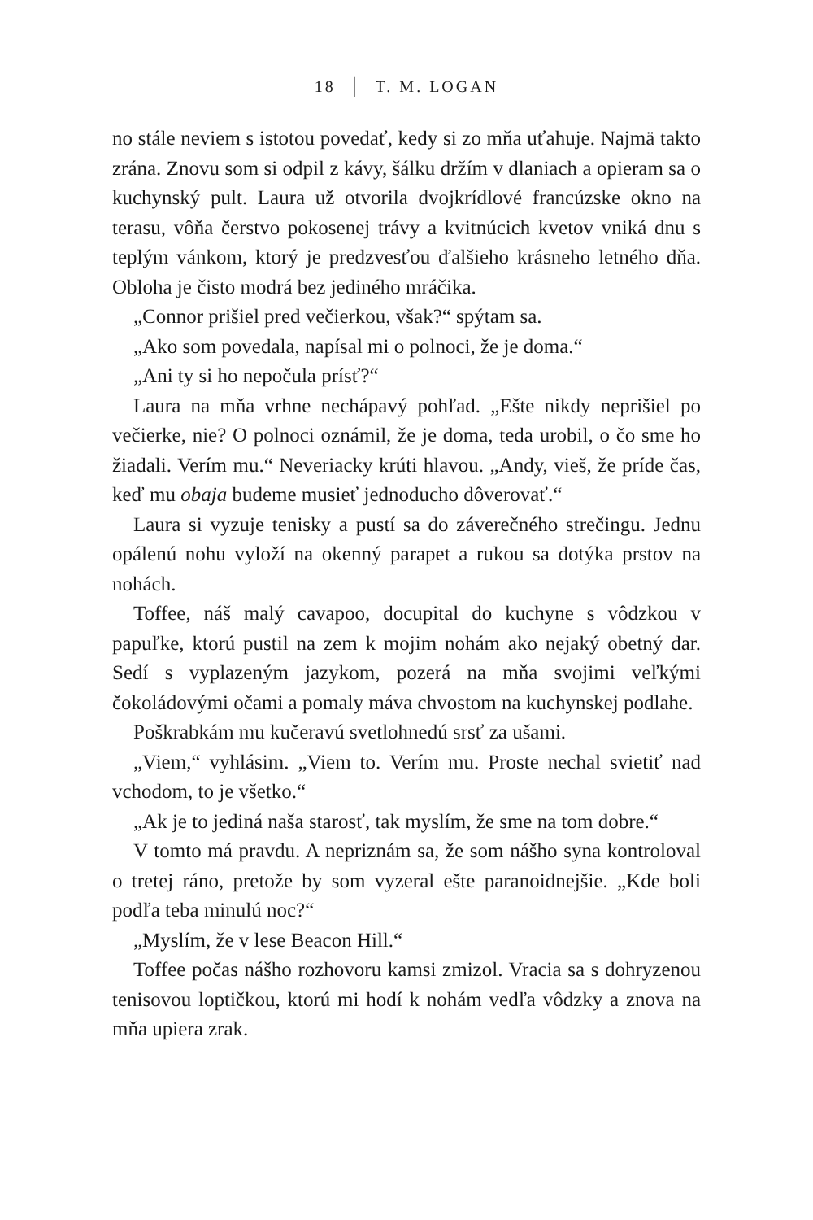18 │ T. M. LOGAN
no stále neviem s istotou povedať, kedy si zo mňa uťahuje. Najmä takto zrána. Znovu som si odpil z kávy, šálku držím v dlaniach a opieram sa o kuchynský pult. Laura už otvorila dvojkrídlové francúzske okno na terasu, vôňa čerstvo pokosenej trávy a kvitnúcich kvetov vniká dnu s teplým vánkom, ktorý je predzvesťou ďalšieho krásneho letného dňa. Obloha je čisto modrá bez jediného mráčika.
„Connor prišiel pred večierkou, však?“ spýtam sa.
„Ako som povedala, napísal mi o polnoci, že je doma.“
„Ani ty si ho nepočula prísť?“
Laura na mňa vrhne nechápavý pohľad. „Ešte nikdy neprišiel po večierke, nie? O polnoci oznámil, že je doma, teda urobil, o čo sme ho žiadali. Verím mu.“ Neveriacky krúti hlavou. „Andy, vieš, že príde čas, keď mu obaja budeme musieť jednoducho dôverovať.“
Laura si vyzuje tenisky a pustí sa do záverečného strečingu. Jednu opálenú nohu vyloží na okenný parapet a rukou sa dotýka prstov na nohách.
Toffee, náš malý cavapoo, docupital do kuchyne s vôdzkou v papuľke, ktorú pustil na zem k mojim nohám ako nejaký obetný dar. Sedí s vyplazeným jazykom, pozerá na mňa svojimi veľkými čokoládovými očami a pomaly máva chvostom na kuchynskej podlahe.
Poškrabkám mu kučeravú svetlohnedú srsť za ušami.
„Viem,“ vyhlásim. „Viem to. Verím mu. Proste nechal svietiť nad vchodom, to je všetko.“
„Ak je to jediná naša starosť, tak myslím, že sme na tom dobre.“
V tomto má pravdu. A nepriznám sa, že som nášho syna kontroloval o tretej ráno, pretože by som vyzeral ešte paranoidnejšie. „Kde boli podľa teba minulú noc?“
„Myslím, že v lese Beacon Hill.“
Toffee počas nášho rozhovoru kamsi zmizol. Vracia sa s dohryzenou tenisovou loptičkou, ktorú mi hodí k nohám vedľa vôdzky a znova na mňa upiera zrak.